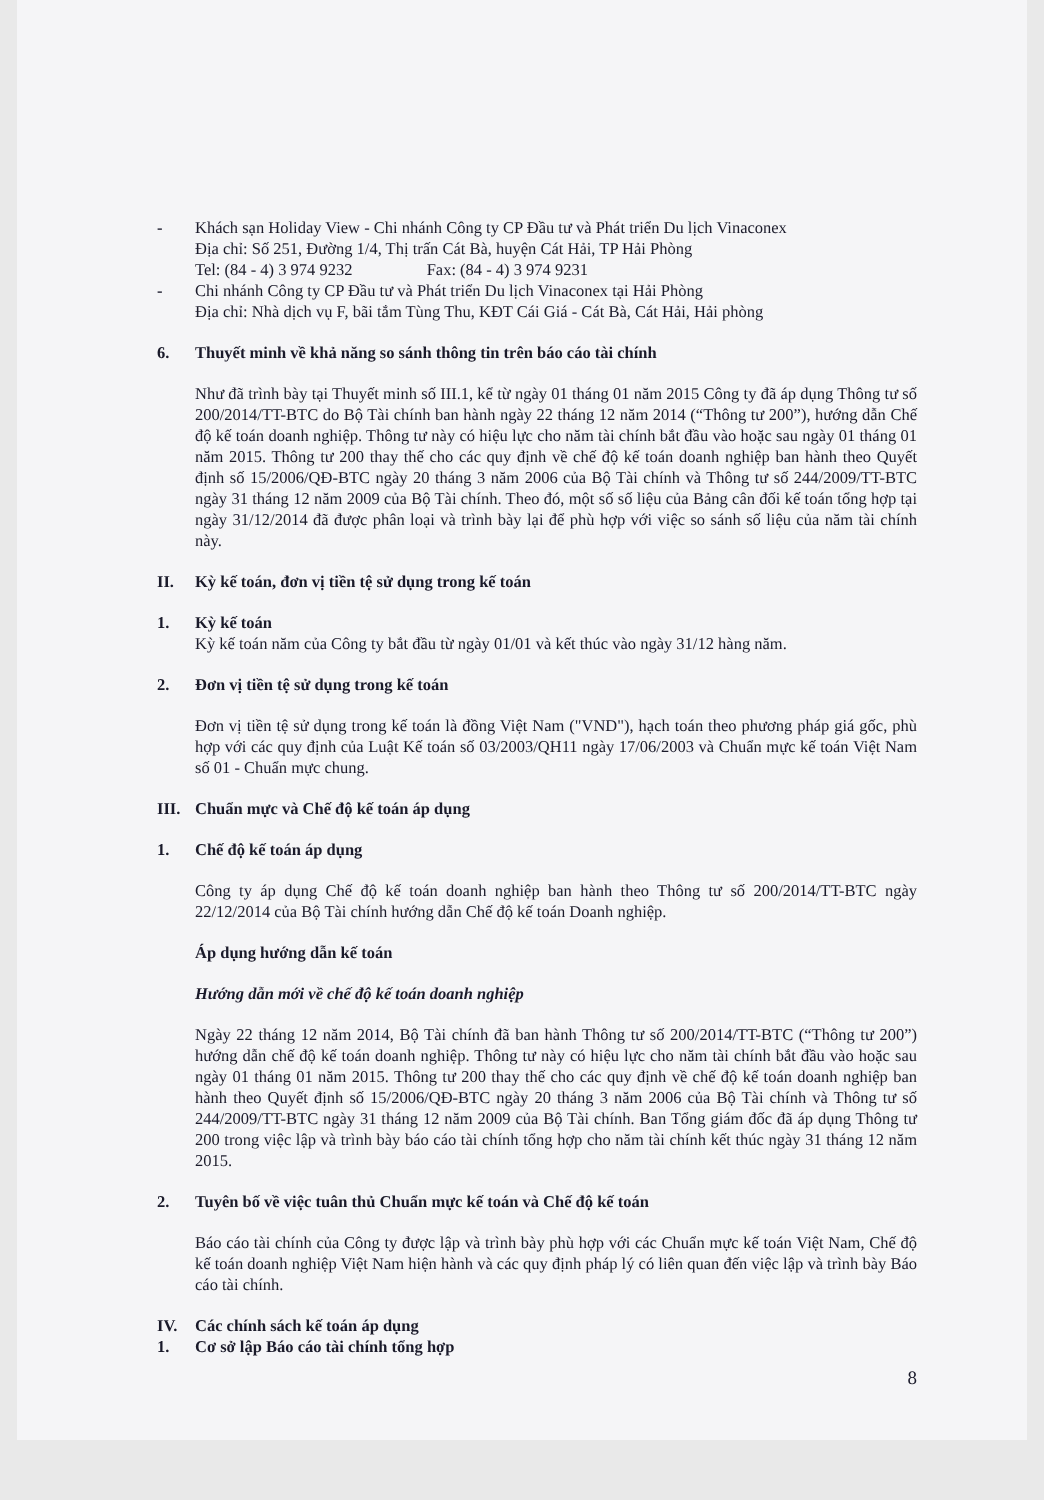- Khách sạn Holiday View - Chi nhánh Công ty CP Đầu tư và Phát triển Du lịch Vinaconex
Địa chỉ: Số 251, Đường 1/4, Thị trấn Cát Bà, huyện Cát Hải, TP Hải Phòng
Tel: (84 - 4) 3 974 9232 Fax: (84 - 4) 3 974 9231
- Chi nhánh Công ty CP Đầu tư và Phát triển Du lịch Vinaconex tại Hải Phòng
Địa chỉ: Nhà dịch vụ F, bãi tắm Tùng Thu, KĐT Cái Giá - Cát Bà, Cát Hải, Hải phòng
6. Thuyết minh về khả năng so sánh thông tin trên báo cáo tài chính
Như đã trình bày tại Thuyết minh số III.1, kể từ ngày 01 tháng 01 năm 2015 Công ty đã áp dụng Thông tư số 200/2014/TT-BTC do Bộ Tài chính ban hành ngày 22 tháng 12 năm 2014 (“Thông tư 200”), hướng dẫn Chế độ kế toán doanh nghiệp. Thông tư này có hiệu lực cho năm tài chính bắt đầu vào hoặc sau ngày 01 tháng 01 năm 2015. Thông tư 200 thay thế cho các quy định về chế độ kế toán doanh nghiệp ban hành theo Quyết định số 15/2006/QĐ-BTC ngày 20 tháng 3 năm 2006 của Bộ Tài chính và Thông tư số 244/2009/TT-BTC ngày 31 tháng 12 năm 2009 của Bộ Tài chính. Theo đó, một số số liệu của Bảng cân đối kế toán tổng hợp tại ngày 31/12/2014 đã được phân loại và trình bày lại để phù hợp với việc so sánh số liệu của năm tài chính này.
II. Kỳ kế toán, đơn vị tiền tệ sử dụng trong kế toán
1. Kỳ kế toán
Kỳ kế toán năm của Công ty bắt đầu từ ngày 01/01 và kết thúc vào ngày 31/12 hàng năm.
2. Đơn vị tiền tệ sử dụng trong kế toán
Đơn vị tiền tệ sử dụng trong kế toán là đồng Việt Nam ("VND"), hạch toán theo phương pháp giá gốc, phù hợp với các quy định của Luật Kế toán số 03/2003/QH11 ngày 17/06/2003 và Chuẩn mực kế toán Việt Nam số 01 - Chuẩn mực chung.
III. Chuẩn mực và Chế độ kế toán áp dụng
1. Chế độ kế toán áp dụng
Công ty áp dụng Chế độ kế toán doanh nghiệp ban hành theo Thông tư số 200/2014/TT-BTC ngày 22/12/2014 của Bộ Tài chính hướng dẫn Chế độ kế toán Doanh nghiệp.
Áp dụng hướng dẫn kế toán
Hướng dẫn mới về chế độ kế toán doanh nghiệp
Ngày 22 tháng 12 năm 2014, Bộ Tài chính đã ban hành Thông tư số 200/2014/TT-BTC (“Thông tư 200”) hướng dẫn chế độ kế toán doanh nghiệp. Thông tư này có hiệu lực cho năm tài chính bắt đầu vào hoặc sau ngày 01 tháng 01 năm 2015. Thông tư 200 thay thế cho các quy định về chế độ kế toán doanh nghiệp ban hành theo Quyết định số 15/2006/QĐ-BTC ngày 20 tháng 3 năm 2006 của Bộ Tài chính và Thông tư số 244/2009/TT-BTC ngày 31 tháng 12 năm 2009 của Bộ Tài chính. Ban Tổng giám đốc đã áp dụng Thông tư 200 trong việc lập và trình bày báo cáo tài chính tổng hợp cho năm tài chính kết thúc ngày 31 tháng 12 năm 2015.
2. Tuyên bố về việc tuân thủ Chuẩn mực kế toán và Chế độ kế toán
Báo cáo tài chính của Công ty được lập và trình bày phù hợp với các Chuẩn mực kế toán Việt Nam, Chế độ kế toán doanh nghiệp Việt Nam hiện hành và các quy định pháp lý có liên quan đến việc lập và trình bày Báo cáo tài chính.
IV. Các chính sách kế toán áp dụng
1. Cơ sở lập Báo cáo tài chính tổng hợp
8